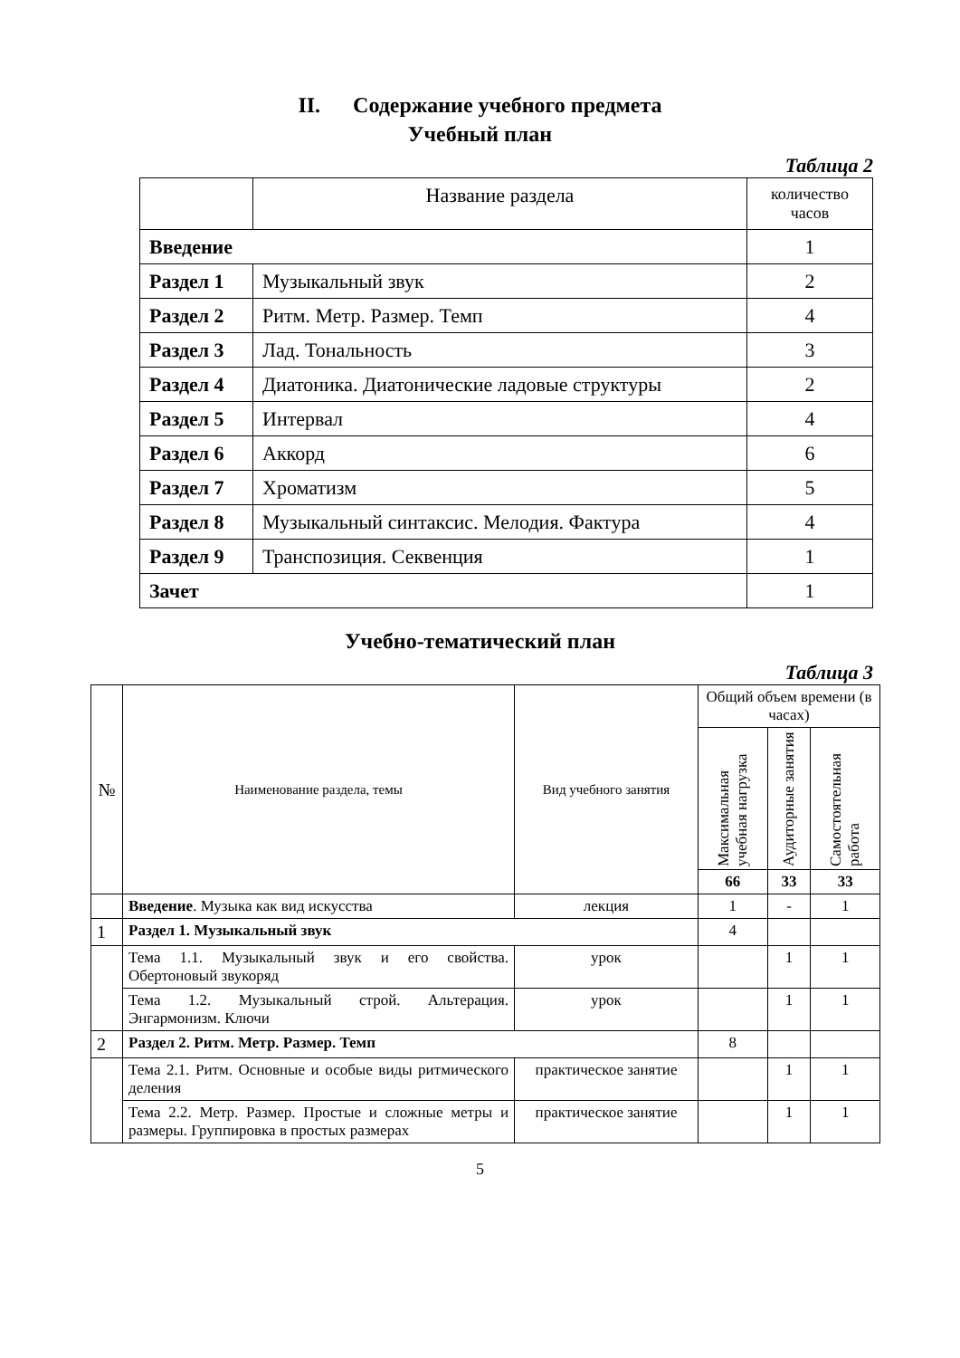II. Содержание учебного предмета
Учебный план
Таблица 2
| | Название раздела | количество часов |
| Введение | | 1 |
| Раздел 1 | Музыкальный звук | 2 |
| Раздел 2 | Ритм. Метр. Размер. Темп | 4 |
| Раздел 3 | Лад. Тональность | 3 |
| Раздел 4 | Диатоника. Диатонические ладовые структуры | 2 |
| Раздел 5 | Интервал | 4 |
| Раздел 6 | Аккорд | 6 |
| Раздел 7 | Хроматизм | 5 |
| Раздел 8 | Музыкальный синтаксис. Мелодия. Фактура | 4 |
| Раздел 9 | Транспозиция. Секвенция | 1 |
| Зачет | | 1 |
Учебно-тематический план
Таблица 3
| № | Наименование раздела, темы | Вид учебного занятия | Общий объем времени (в часах) | | |
| --- | --- | --- | --- | --- | --- |
| | | | Максимальная учебная нагрузка | Аудиторные занятия | Самостоятельная работа |
| | | | 66 | 33 | 33 |
| | Введение . Музыка как вид искусства | лекция | 1 | - | 1 |
| 1 | Раздел 1. Музыкальный звук | | 4 | | |
| | Тема 1.1. Музыкальный звук и его свойства. Обертоновый звукоряд | урок | | 1 | 1 |
| | Тема 1.2. Музыкальный строй. Альтерация. Энгармонизм. Ключи | урок | | 1 | 1 |
| 2 | Раздел 2. Ритм. Метр. Размер. Темп | | 8 | | |
| | Тема 2.1. Ритм. Основные и особые виды ритмического деления | практическое занятие | | 1 | 1 |
| | Тема 2.2. Метр. Размер. Простые и сложные метры и размеры. Группировка в простых размерах | практическое занятие | | 1 | 1 |
5